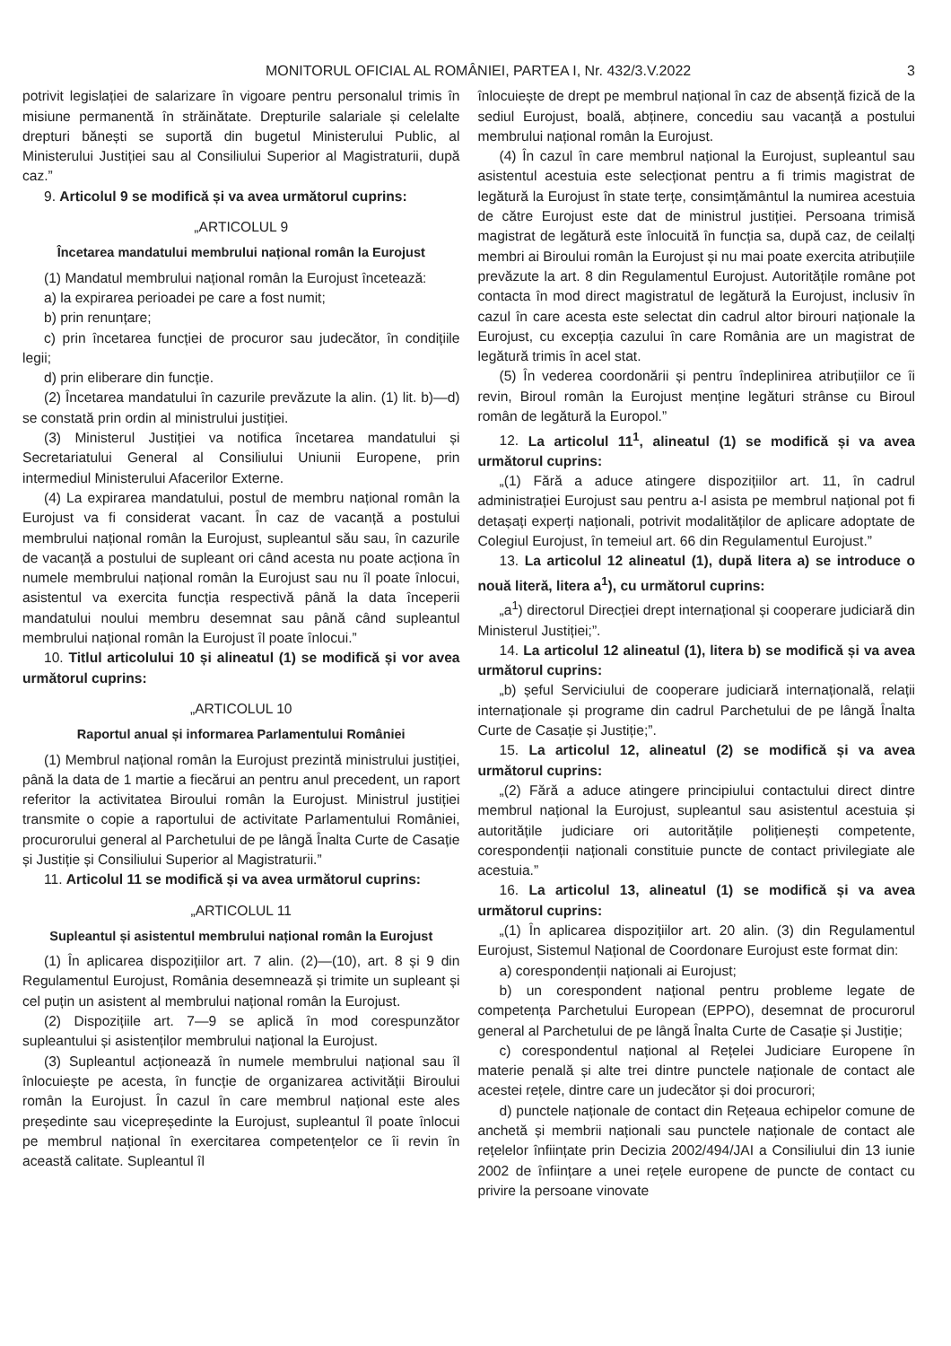MONITORUL OFICIAL AL ROMÂNIEI, PARTEA I, Nr. 432/3.V.2022 3
potrivit legislației de salarizare în vigoare pentru personalul trimis în misiune permanentă în străinătate. Drepturile salariale și celelalte drepturi bănești se suportă din bugetul Ministerului Public, al Ministerului Justiției sau al Consiliului Superior al Magistraturii, după caz.”
9. Articolul 9 se modifică și va avea următorul cuprins:
„ARTICOLUL 9
Încetarea mandatului membrului național român la Eurojust
(1) Mandatul membrului național român la Eurojust încetează:
a) la expirarea perioadei pe care a fost numit;
b) prin renunțare;
c) prin încetarea funcției de procuror sau judecător, în condițiile legii;
d) prin eliberare din funcție.
(2) Încetarea mandatului în cazurile prevăzute la alin. (1) lit. b)—d) se constată prin ordin al ministrului justiției.
(3) Ministerul Justiției va notifica încetarea mandatului și Secretariatului General al Consiliului Uniunii Europene, prin intermediul Ministerului Afacerilor Externe.
(4) La expirarea mandatului, postul de membru național român la Eurojust va fi considerat vacant. În caz de vacanță a postului membrului național român la Eurojust, supleantul său sau, în cazurile de vacanță a postului de supleant ori când acesta nu poate acționa în numele membrului național român la Eurojust sau nu îl poate înlocui, asistentul va exercita funcția respectivă până la data începerii mandatului noului membru desemnat sau până când supleantul membrului național român la Eurojust îl poate înlocui.”
10. Titlul articolului 10 și alineatul (1) se modifică și vor avea următorul cuprins:
„ARTICOLUL 10
Raportul anual și informarea Parlamentului României
(1) Membrul național român la Eurojust prezintă ministrului justiției, până la data de 1 martie a fiecărui an pentru anul precedent, un raport referitor la activitatea Biroului român la Eurojust. Ministrul justiției transmite o copie a raportului de activitate Parlamentului României, procurorului general al Parchetului de pe lângă Înalta Curte de Casație și Justiție și Consiliului Superior al Magistraturii.”
11. Articolul 11 se modifică și va avea următorul cuprins:
„ARTICOLUL 11
Supleantul și asistentul membrului național român la Eurojust
(1) În aplicarea dispozițiilor art. 7 alin. (2)—(10), art. 8 și 9 din Regulamentul Eurojust, România desemnează și trimite un supleant și cel puțin un asistent al membrului național român la Eurojust.
(2) Dispozițiile art. 7—9 se aplică în mod corespunzător supleantului și asistenților membrului național la Eurojust.
(3) Supleantul acționează în numele membrului național sau îl înlocuiește pe acesta, în funcție de organizarea activității Biroului român la Eurojust. În cazul în care membrul național este ales președinte sau vicepreședinte la Eurojust, supleantul îl poate înlocui pe membrul național în exercitarea competențelor ce îi revin în această calitate. Supleantul îl
înlocuiește de drept pe membrul național în caz de absență fizică de la sediul Eurojust, boală, abținere, concediu sau vacanță a postului membrului național român la Eurojust.
(4) În cazul în care membrul național la Eurojust, supleantul sau asistentul acestuia este selecționat pentru a fi trimis magistrat de legătură la Eurojust în state terțe, consimțământul la numirea acestuia de către Eurojust este dat de ministrul justiției. Persoana trimisă magistrat de legătură este înlocuită în funcția sa, după caz, de ceilalți membri ai Biroului român la Eurojust și nu mai poate exercita atribuțiile prevăzute la art. 8 din Regulamentul Eurojust. Autoritățile române pot contacta în mod direct magistratul de legătură la Eurojust, inclusiv în cazul în care acesta este selectat din cadrul altor birouri naționale la Eurojust, cu excepția cazului în care România are un magistrat de legătură trimis în acel stat.
(5) În vederea coordonării și pentru îndeplinirea atribuțiilor ce îi revin, Biroul român la Eurojust menține legături strânse cu Biroul român de legătură la Europol.”
12. La articolul 11<sup>1</sup>, alineatul (1) se modifică și va avea următorul cuprins:
„(1) Fără a aduce atingere dispozițiilor art. 11, în cadrul administrației Eurojust sau pentru a-l asista pe membrul național pot fi detașați experți naționali, potrivit modalităților de aplicare adoptate de Colegiul Eurojust, în temeiul art. 66 din Regulamentul Eurojust.”
13. La articolul 12 alineatul (1), după litera a) se introduce o nouă literă, litera a<sup>1</sup>), cu următorul cuprins:
„a<sup>1</sup>) directorul Direcției drept internațional și cooperare judiciară din Ministerul Justiției;”.
14. La articolul 12 alineatul (1), litera b) se modifică și va avea următorul cuprins:
„b) șeful Serviciului de cooperare judiciară internațională, relații internaționale și programe din cadrul Parchetului de pe lângă Înalta Curte de Casație și Justiție;”.
15. La articolul 12, alineatul (2) se modifică și va avea următorul cuprins:
„(2) Fără a aduce atingere principiului contactului direct dintre membrul național la Eurojust, supleantul sau asistentul acestuia și autoritățile judiciare ori autoritățile polițienești competente, corespondenții naționali constituie puncte de contact privilegiate ale acestuia.”
16. La articolul 13, alineatul (1) se modifică și va avea următorul cuprins:
„(1) În aplicarea dispozițiilor art. 20 alin. (3) din Regulamentul Eurojust, Sistemul Național de Coordonare Eurojust este format din:
a) corespondenții naționali ai Eurojust;
b) un corespondent național pentru probleme legate de competența Parchetului European (EPPO), desemnat de procurorul general al Parchetului de pe lângă Înalta Curte de Casație și Justiție;
c) corespondentul național al Rețelei Judiciare Europene în materie penală și alte trei dintre punctele naționale de contact ale acestei rețele, dintre care un judecător și doi procurori;
d) punctele naționale de contact din Rețeaua echipelor comune de anchetă și membrii naționali sau punctele naționale de contact ale rețelelor înființate prin Decizia 2002/494/JAI a Consiliului din 13 iunie 2002 de înființare a unei rețele europene de puncte de contact cu privire la persoane vinovate